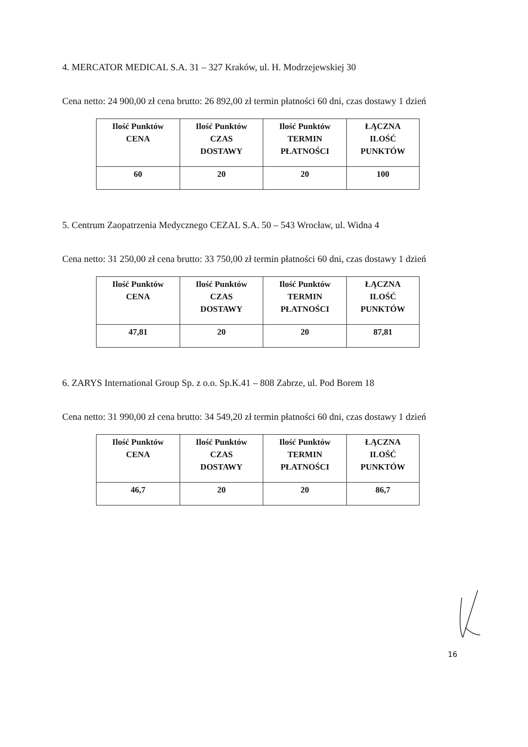4. MERCATOR MEDICAL S.A. 31 – 327 Kraków, ul. H. Modrzejewskiej 30
Cena netto: 24 900,00 zł cena brutto: 26 892,00 zł termin płatności 60 dni, czas dostawy 1 dzień
| Ilość Punktów CENA | Ilość Punktów CZAS DOSTAWY | Ilość Punktów TERMIN PŁATNOŚCI | ŁĄCZNA ILOŚĆ PUNKTÓW |
| --- | --- | --- | --- |
| 60 | 20 | 20 | 100 |
5. Centrum Zaopatrzenia Medycznego CEZAL S.A. 50 – 543 Wrocław, ul. Widna 4
Cena netto: 31 250,00 zł cena brutto: 33 750,00 zł termin płatności 60 dni, czas dostawy 1 dzień
| Ilość Punktów CENA | Ilość Punktów CZAS DOSTAWY | Ilość Punktów TERMIN PŁATNOŚCI | ŁĄCZNA ILOŚĆ PUNKTÓW |
| --- | --- | --- | --- |
| 47,81 | 20 | 20 | 87,81 |
6. ZARYS International Group Sp. z o.o. Sp.K.41 – 808 Zabrze, ul. Pod Borem 18
Cena netto: 31 990,00 zł cena brutto: 34 549,20 zł termin płatności 60 dni, czas dostawy 1 dzień
| Ilość Punktów CENA | Ilość Punktów CZAS DOSTAWY | Ilość Punktów TERMIN PŁATNOŚCI | ŁĄCZNA ILOŚĆ PUNKTÓW |
| --- | --- | --- | --- |
| 46,7 | 20 | 20 | 86,7 |
16